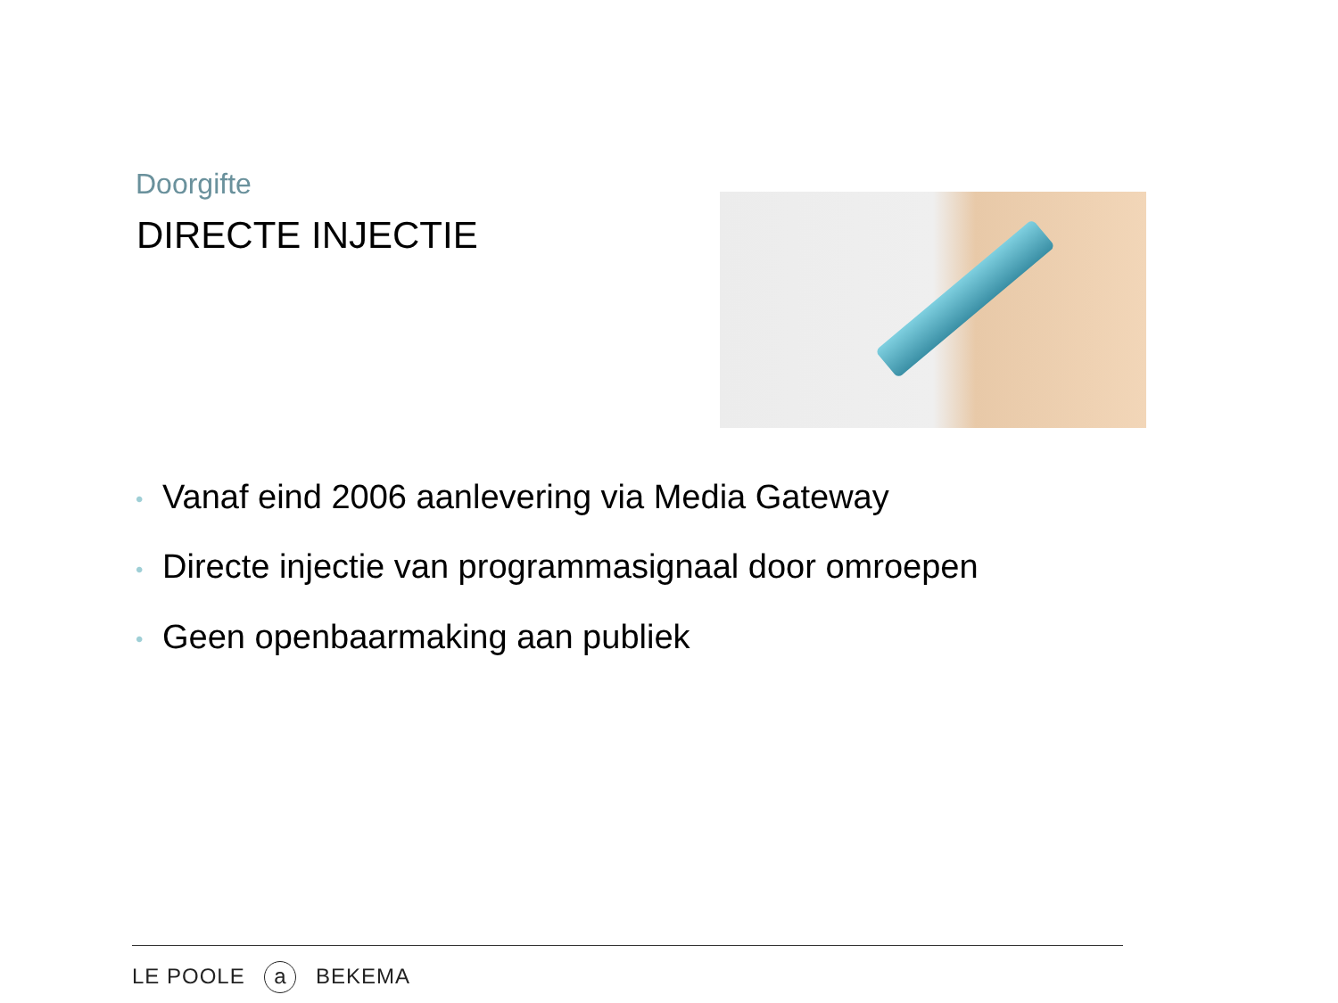Doorgifte
DIRECTE INJECTIE
• Vanaf eind 2006 aanlevering via Media Gateway
• Directe injectie van programmasignaal door omroepen
• Geen openbaarmaking aan publiek
LE POOLE a BEKEMA